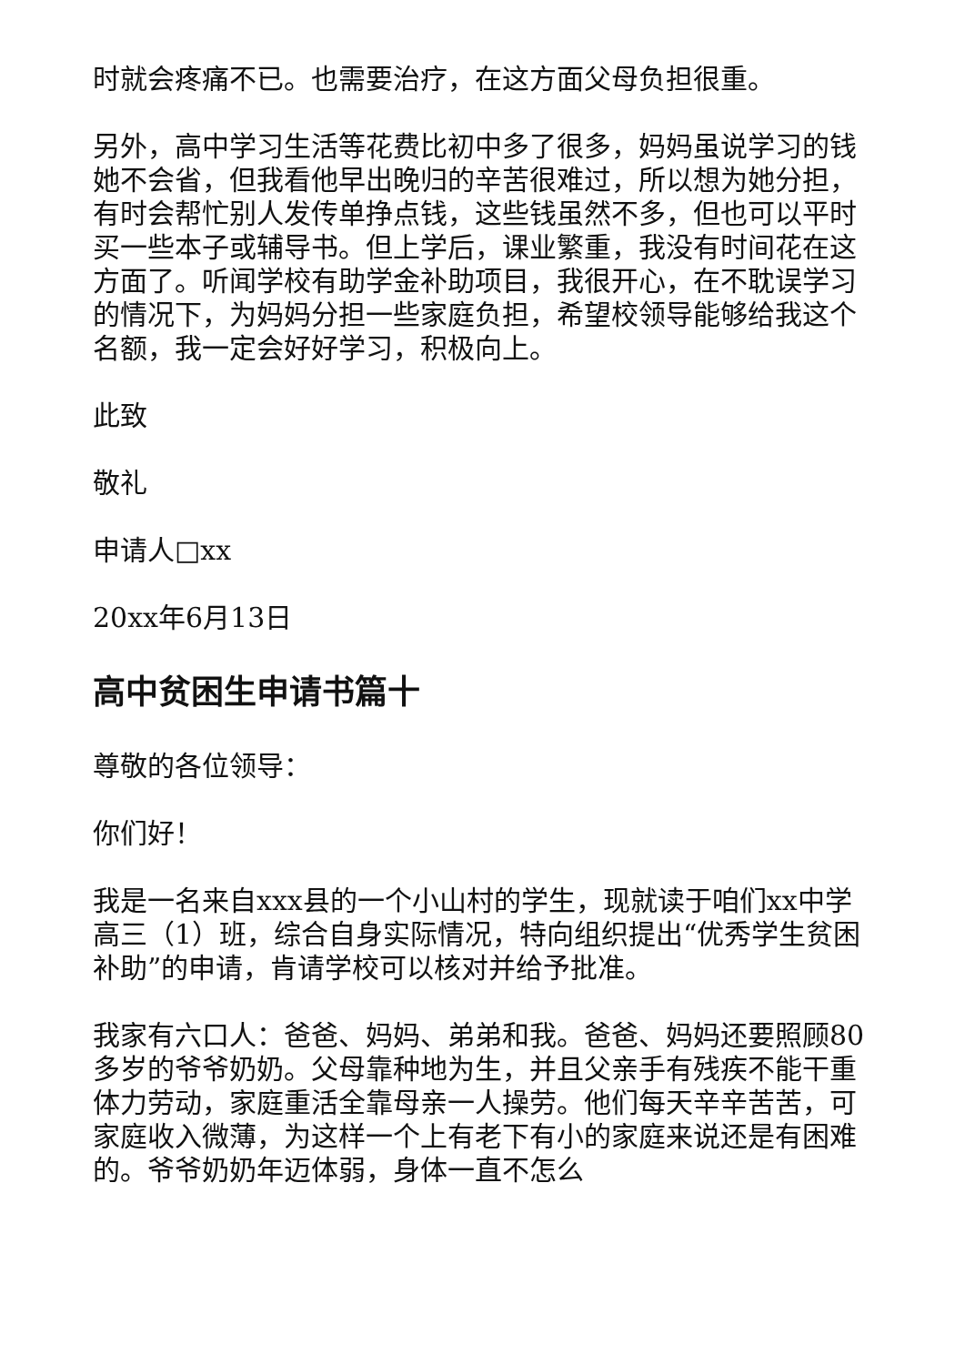时就会疼痛不已。也需要治疗，在这方面父母负担很重。
另外，高中学习生活等花费比初中多了很多，妈妈虽说学习的钱她不会省，但我看他早出晚归的辛苦很难过，所以想为她分担，有时会帮忙别人发传单挣点钱，这些钱虽然不多，但也可以平时买一些本子或辅导书。但上学后，课业繁重，我没有时间花在这方面了。听闻学校有助学金补助项目，我很开心，在不耽误学习的情况下，为妈妈分担一些家庭负担，希望校领导能够给我这个名额，我一定会好好学习，积极向上。
此致
敬礼
申请人□xx
20xx年6月13日
高中贫困生申请书篇十
尊敬的各位领导：
你们好！
我是一名来自xxx县的一个小山村的学生，现就读于咱们xx中学高三（1）班，综合自身实际情况，特向组织提出“优秀学生贫困补助”的申请，肯请学校可以核对并给予批准。
我家有六口人：爸爸、妈妈、弟弟和我。爸爸、妈妈还要照顾80多岁的爷爷奶奶。父母靠种地为生，并且父亲手有残疾不能干重体力劳动，家庭重活全靠母亲一人操劳。他们每天辛辛苦苦，可家庭收入微薄，为这样一个上有老下有小的家庭来说还是有困难的。爷爷奶奶年迈体弱，身体一直不怎么